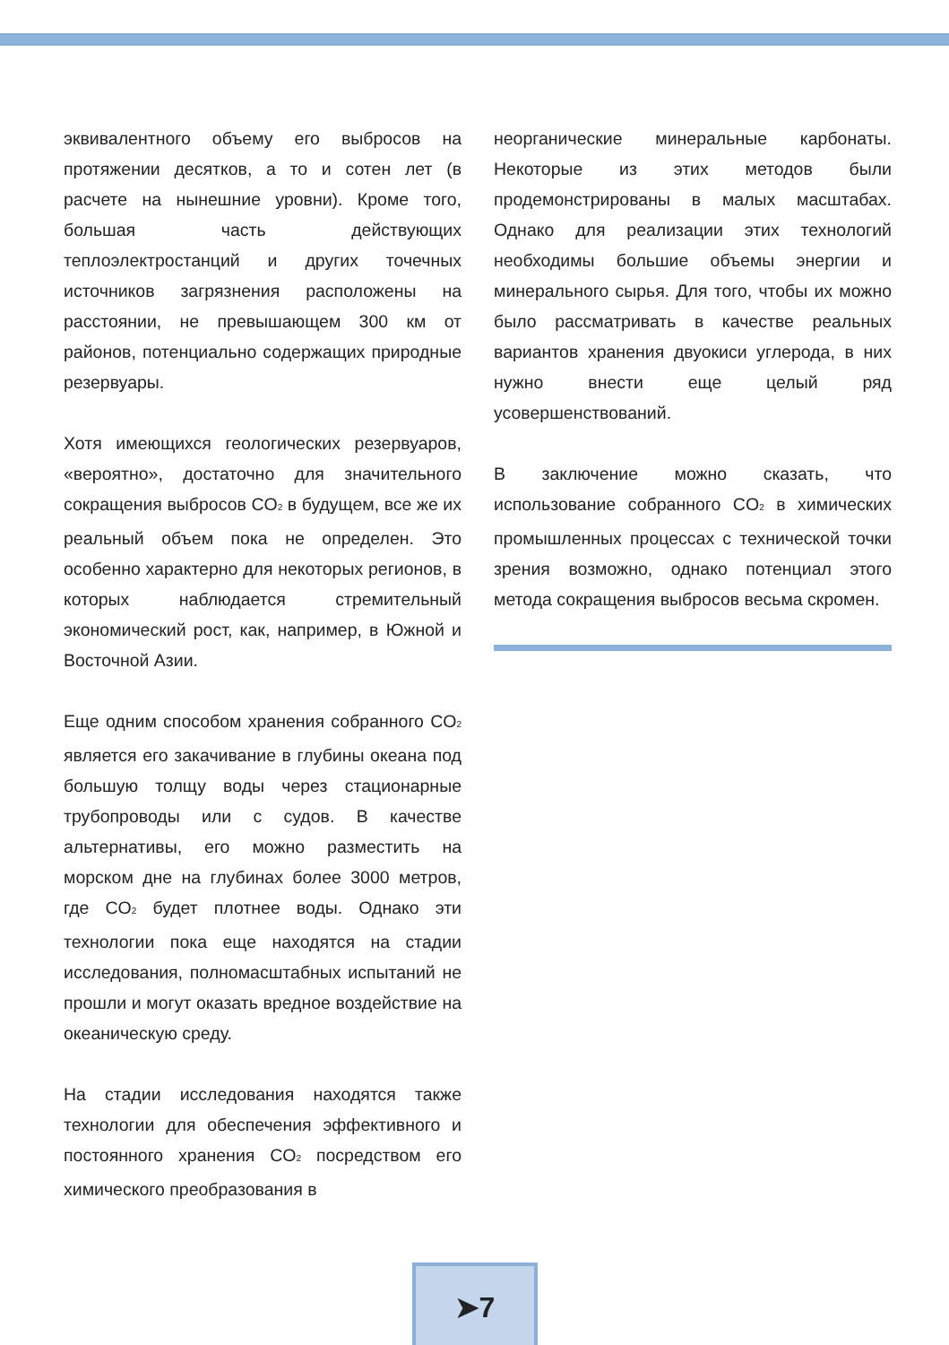эквивалентного объему его выбросов на протяжении десятков, а то и сотен лет (в расчете на нынешние уровни). Кроме того, большая часть действующих теплоэлектростанций и других точечных источников загрязнения расположены на расстоянии, не превышающем 300 км от районов, потенциально содержащих природные резервуары.
Хотя имеющихся геологических резервуаров, «вероятно», достаточно для значительного сокращения выбросов CO<sub>2</sub> в будущем, все же их реальный объем пока не определен. Это особенно характерно для некоторых регионов, в которых наблюдается стремительный экономический рост, как, например, в Южной и Восточной Азии.
Еще одним способом хранения собранного CO<sub>2</sub> является его закачивание в глубины океана под большую толщу воды через стационарные трубопроводы или с судов. В качестве альтернативы, его можно разместить на морском дне на глубинах более 3000 метров, где CO<sub>2</sub> будет плотнее воды. Однако эти технологии пока еще находятся на стадии исследования, полномасштабных испытаний не прошли и могут оказать вредное воздействие на океаническую среду.
На стадии исследования находятся также технологии для обеспечения эффективного и постоянного хранения CO<sub>2</sub> посредством его химического преобразования в
неорганические минеральные карбонаты. Некоторые из этих методов были продемонстрированы в малых масштабах. Однако для реализации этих технологий необходимы большие объемы энергии и минерального сырья. Для того, чтобы их можно было рассматривать в качестве реальных вариантов хранения двуокиси углерода, в них нужно внести еще целый ряд усовершенствований.
В заключение можно сказать, что использование собранного CO<sub>2</sub> в химических промышленных процессах с технической точки зрения возможно, однако потенциал этого метода сокращения выбросов весьма скромен.
➤7